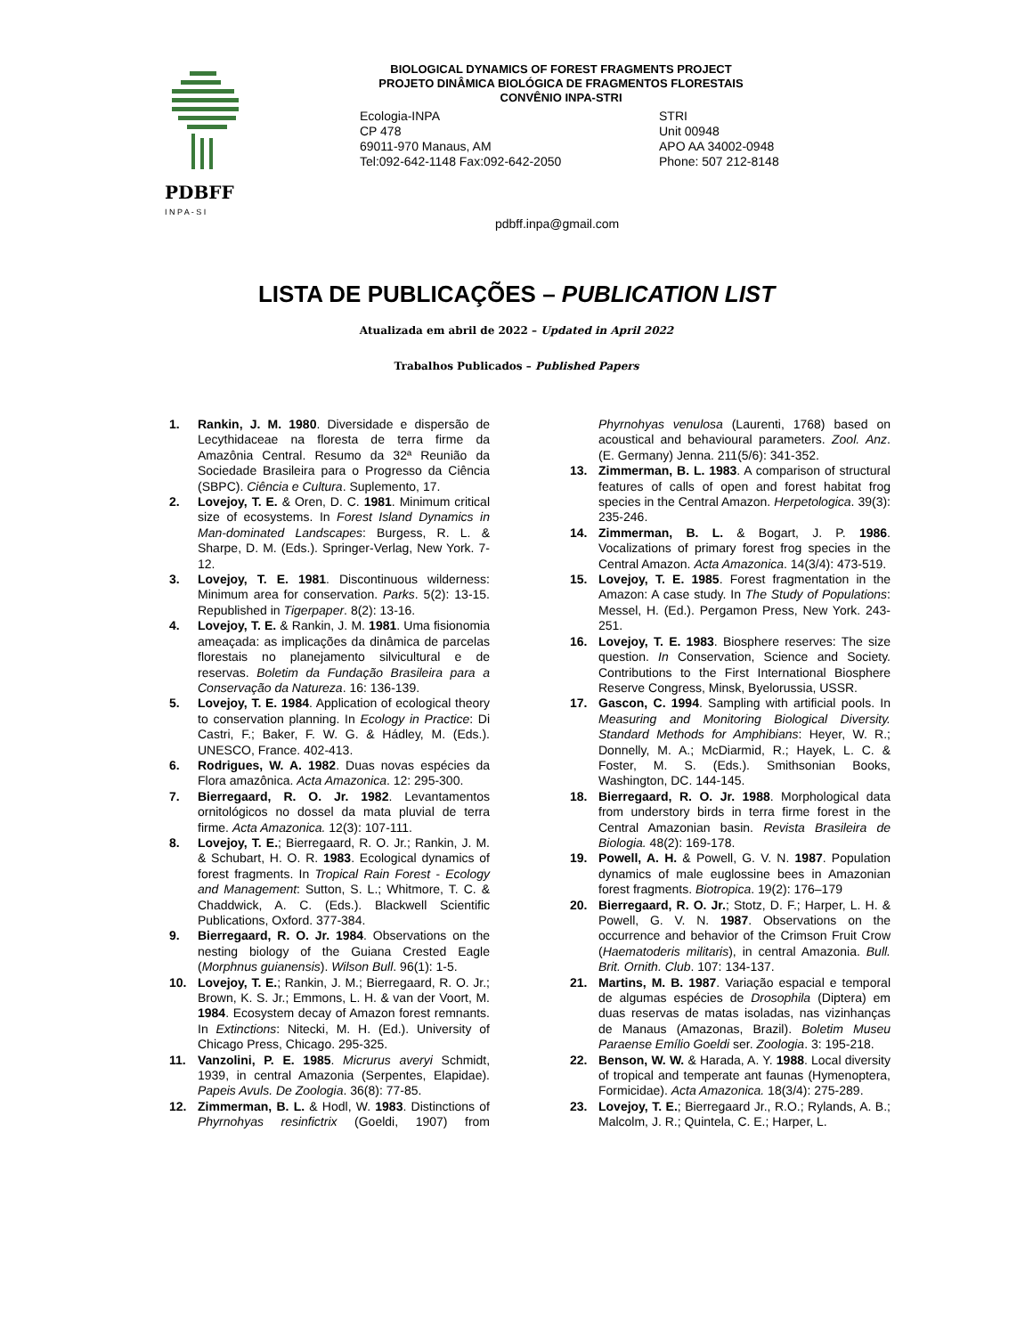PDBFF
I N P A - S I
BIOLOGICAL DYNAMICS OF FOREST FRAGMENTS PROJECT
PROJETO DINÂMICA BIOLÓGICA DE FRAGMENTOS FLORESTAIS
CONVÊNIO INPA-STRI
Ecologia-INPA
CP 478
69011-970 Manaus, AM
Tel:092-642-1148 Fax:092-642-2050
STRI
Unit 00948
APO AA 34002-0948
Phone: 507 212-8148
pdbff.inpa@gmail.com
LISTA DE PUBLICAÇÕES – PUBLICATION LIST
Atualizada em abril de 2022 – Updated in April 2022
Trabalhos Publicados – Published Papers
1. Rankin, J. M. 1980. Diversidade e dispersão de Lecythidaceae na floresta de terra firme da Amazônia Central. Resumo da 32ª Reunião da Sociedade Brasileira para o Progresso da Ciência (SBPC). Ciência e Cultura. Suplemento, 17.
2. Lovejoy, T. E. & Oren, D. C. 1981. Minimum critical size of ecosystems. In Forest Island Dynamics in Man-dominated Landscapes: Burgess, R. L. & Sharpe, D. M. (Eds.). Springer-Verlag, New York. 7-12.
3. Lovejoy, T. E. 1981. Discontinuous wilderness: Minimum area for conservation. Parks. 5(2): 13-15. Republished in Tigerpaper. 8(2): 13-16.
4. Lovejoy, T. E. & Rankin, J. M. 1981. Uma fisionomia ameaçada: as implicações da dinâmica de parcelas florestais no planejamento silvicultural e de reservas. Boletim da Fundação Brasileira para a Conservação da Natureza. 16: 136-139.
5. Lovejoy, T. E. 1984. Application of ecological theory to conservation planning. In Ecology in Practice: Di Castri, F.; Baker, F. W. G. & Hádley, M. (Eds.). UNESCO, France. 402-413.
6. Rodrigues, W. A. 1982. Duas novas espécies da Flora amazônica. Acta Amazonica. 12: 295-300.
7. Bierregaard, R. O. Jr. 1982. Levantamentos ornitológicos no dossel da mata pluvial de terra firme. Acta Amazonica. 12(3): 107-111.
8. Lovejoy, T. E.; Bierregaard, R. O. Jr.; Rankin, J. M. & Schubart, H. O. R. 1983. Ecological dynamics of forest fragments. In Tropical Rain Forest - Ecology and Management: Sutton, S. L.; Whitmore, T. C. & Chaddwick, A. C. (Eds.). Blackwell Scientific Publications, Oxford. 377-384.
9. Bierregaard, R. O. Jr. 1984. Observations on the nesting biology of the Guiana Crested Eagle (Morphnus guianensis). Wilson Bull. 96(1): 1-5.
10. Lovejoy, T. E.; Rankin, J. M.; Bierregaard, R. O. Jr.; Brown, K. S. Jr.; Emmons, L. H. & van der Voort, M. 1984. Ecosystem decay of Amazon forest remnants. In Extinctions: Nitecki, M. H. (Ed.). University of Chicago Press, Chicago. 295-325.
11. Vanzolini, P. E. 1985. Micrurus averyi Schmidt, 1939, in central Amazonia (Serpentes, Elapidae). Papeis Avuls. De Zoologia. 36(8): 77-85.
12. Zimmerman, B. L. & Hodl, W. 1983. Distinctions of Phyrnohyas resinfictrix (Goeldi, 1907) from Phyrnohyas venulosa (Laurenti, 1768) based on acoustical and behavioural parameters. Zool. Anz. (E. Germany) Jenna. 211(5/6): 341-352.
13. Zimmerman, B. L. 1983. A comparison of structural features of calls of open and forest habitat frog species in the Central Amazon. Herpetologica. 39(3): 235-246.
14. Zimmerman, B. L. & Bogart, J. P. 1986. Vocalizations of primary forest frog species in the Central Amazon. Acta Amazonica. 14(3/4): 473-519.
15. Lovejoy, T. E. 1985. Forest fragmentation in the Amazon: A case study. In The Study of Populations: Messel, H. (Ed.). Pergamon Press, New York. 243-251.
16. Lovejoy, T. E. 1983. Biosphere reserves: The size question. In Conservation, Science and Society. Contributions to the First International Biosphere Reserve Congress, Minsk, Byelorussia, USSR.
17. Gascon, C. 1994. Sampling with artificial pools. In Measuring and Monitoring Biological Diversity. Standard Methods for Amphibians: Heyer, W. R.; Donnelly, M. A.; McDiarmid, R.; Hayek, L. C. & Foster, M. S. (Eds.). Smithsonian Books, Washington, DC. 144-145.
18. Bierregaard, R. O. Jr. 1988. Morphological data from understory birds in terra firme forest in the Central Amazonian basin. Revista Brasileira de Biologia. 48(2): 169-178.
19. Powell, A. H. & Powell, G. V. N. 1987. Population dynamics of male euglossine bees in Amazonian forest fragments. Biotropica. 19(2): 176–179
20. Bierregaard, R. O. Jr.; Stotz, D. F.; Harper, L. H. & Powell, G. V. N. 1987. Observations on the occurrence and behavior of the Crimson Fruit Crow (Haematoderis militaris), in central Amazonia. Bull. Brit. Ornith. Club. 107: 134-137.
21. Martins, M. B. 1987. Variação espacial e temporal de algumas espécies de Drosophila (Diptera) em duas reservas de matas isoladas, nas vizinhanças de Manaus (Amazonas, Brazil). Boletim Museu Paraense Emílio Goeldi ser. Zoologia. 3: 195-218.
22. Benson, W. W. & Harada, A. Y. 1988. Local diversity of tropical and temperate ant faunas (Hymenoptera, Formicidae). Acta Amazonica. 18(3/4): 275-289.
23. Lovejoy, T. E.; Bierregaard Jr., R.O.; Rylands, A. B.; Malcolm, J. R.; Quintela, C. E.; Harper, L.